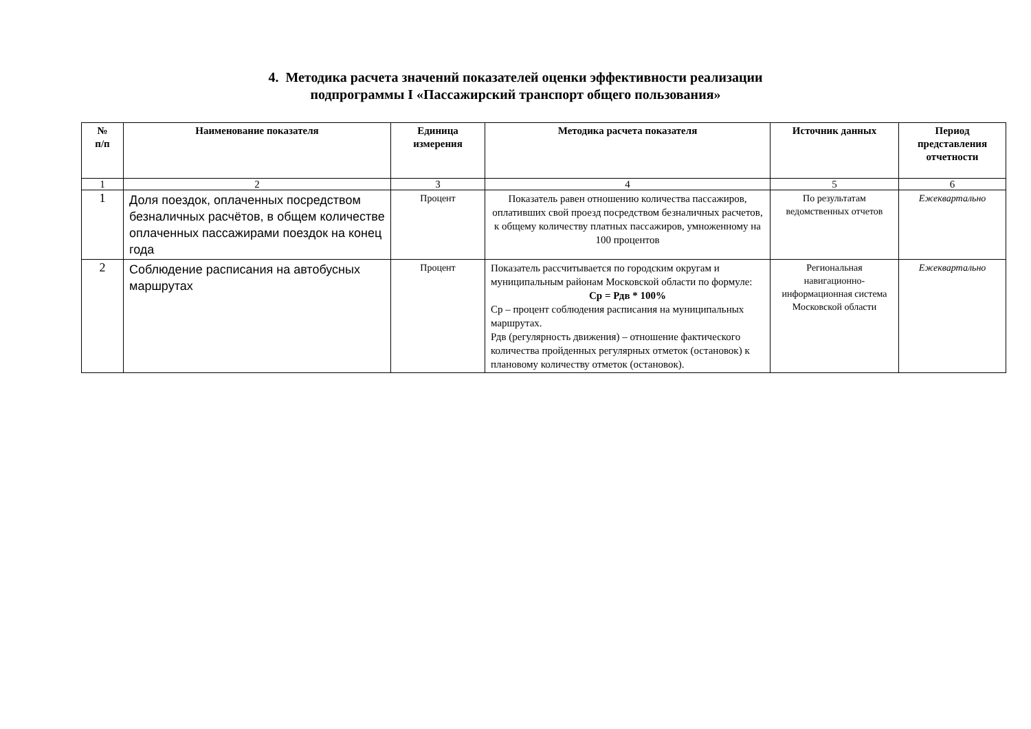4. Методика расчета значений показателей оценки эффективности реализации
подпрограммы I «Пассажирский транспорт общего пользования»
| № п/п | Наименование показателя | Единица измерения | Методика расчета показателя | Источник данных | Период представления отчетности |
| --- | --- | --- | --- | --- | --- |
| 1 | 2 | 3 | 4 | 5 | 6 |
| 1 | Доля поездок, оплаченных посредством безналичных расчётов, в общем количестве оплаченных пассажирами поездок на конец года | Процент | Показатель равен отношению количества пассажиров, оплативших свой проезд посредством безналичных расчетов, к общему количеству платных пассажиров, умноженному на 100 процентов | По результатам ведомственных отчетов | Ежеквартально |
| 2 | Соблюдение расписания на автобусных маршрутах | Процент | Показатель рассчитывается по городским округам и муниципальным районам Московской области по формуле: Ср = Рдв * 100% Ср – процент соблюдения расписания на муниципальных маршрутах. Рдв (регулярность движения) – отношение фактического количества пройденных регулярных отметок (остановок) к плановому количеству отметок (остановок). | Региональная навигационно-информационная система Московской области | Ежеквартально |